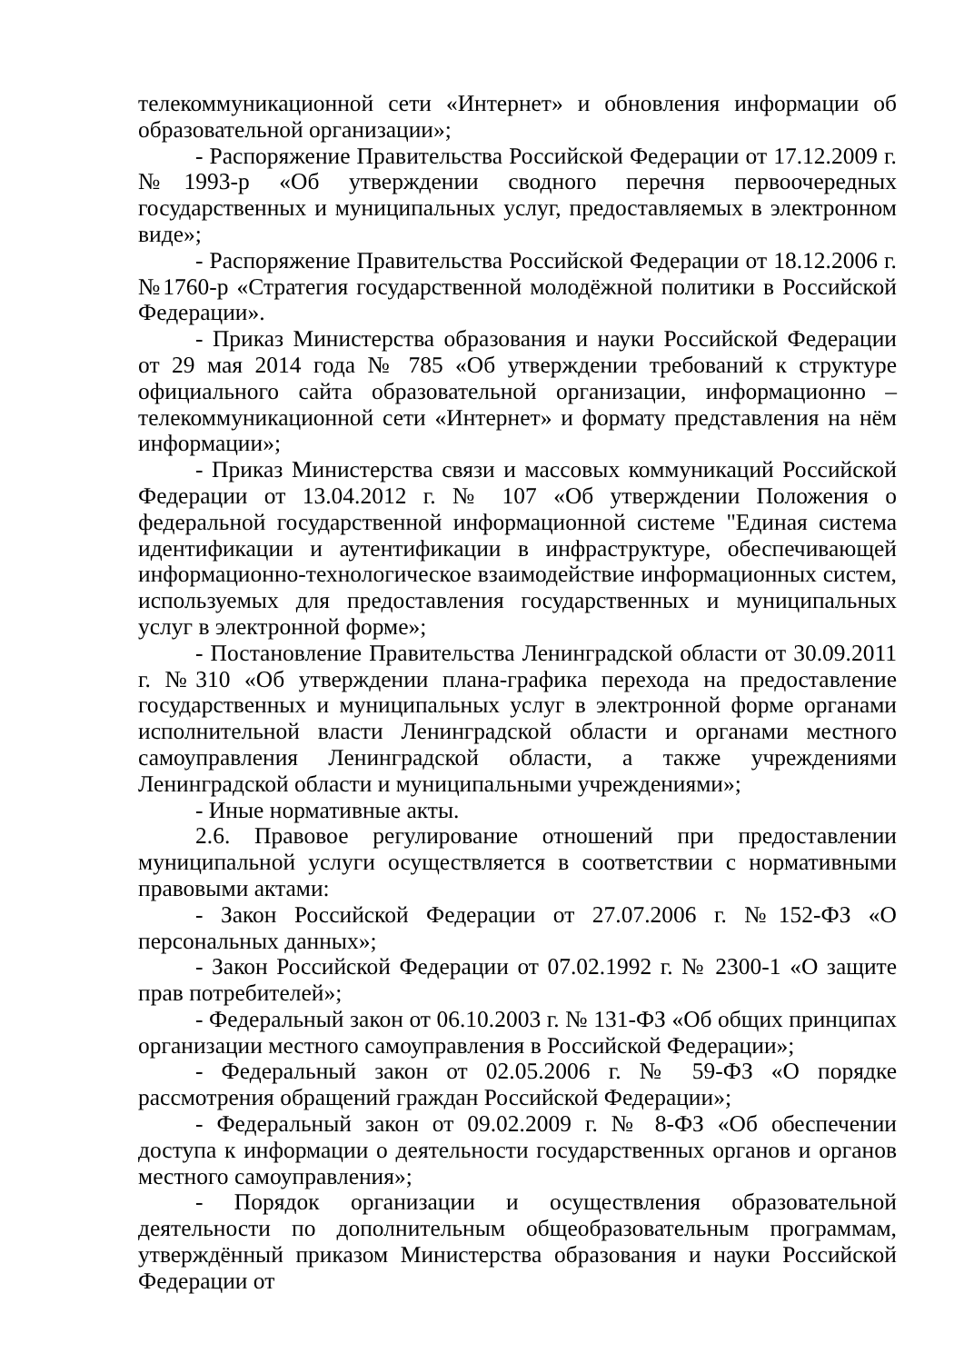телекоммуникационной сети «Интернет» и обновления информации об образовательной организации»;
- Распоряжение Правительства Российской Федерации от 17.12.2009 г. №1993-р «Об утверждении сводного перечня первоочередных государственных и муниципальных услуг, предоставляемых в электронном виде»;
- Распоряжение Правительства Российской Федерации от 18.12.2006 г. №1760-р «Стратегия государственной молодёжной политики в Российской Федерации».
- Приказ Министерства образования и науки Российской Федерации от 29 мая 2014 года № 785 «Об утверждении требований к структуре официального сайта образовательной организации, информационно – телекоммуникационной сети «Интернет» и формату представления на нём информации»;
- Приказ Министерства связи и массовых коммуникаций Российской Федерации от 13.04.2012 г. № 107 «Об утверждении Положения о федеральной государственной информационной системе "Единая система идентификации и аутентификации в инфраструктуре, обеспечивающей информационно-технологическое взаимодействие информационных систем, используемых для предоставления государственных и муниципальных услуг в электронной форме»;
- Постановление Правительства Ленинградской области от 30.09.2011 г. №310 «Об утверждении плана-графика перехода на предоставление государственных и муниципальных услуг в электронной форме органами исполнительной власти Ленинградской области и органами местного самоуправления Ленинградской области, а также учреждениями Ленинградской области и муниципальными учреждениями»;
- Иные нормативные акты.
2.6. Правовое регулирование отношений при предоставлении муниципальной услуги осуществляется в соответствии с нормативными правовыми актами:
- Закон Российской Федерации от 27.07.2006 г. №152-ФЗ «О персональных данных»;
- Закон Российской Федерации от 07.02.1992 г. № 2300-1 «О защите прав потребителей»;
- Федеральный закон от 06.10.2003 г. № 131-ФЗ «Об общих принципах организации местного самоуправления в Российской Федерации»;
- Федеральный закон от 02.05.2006 г. № 59-ФЗ «О порядке рассмотрения обращений граждан Российской Федерации»;
- Федеральный закон от 09.02.2009 г. № 8-ФЗ «Об обеспечении доступа к информации о деятельности государственных органов и органов местного самоуправления»;
- Порядок организации и осуществления образовательной деятельности по дополнительным общеобразовательным программам, утверждённый приказом Министерства образования и науки Российской Федерации от